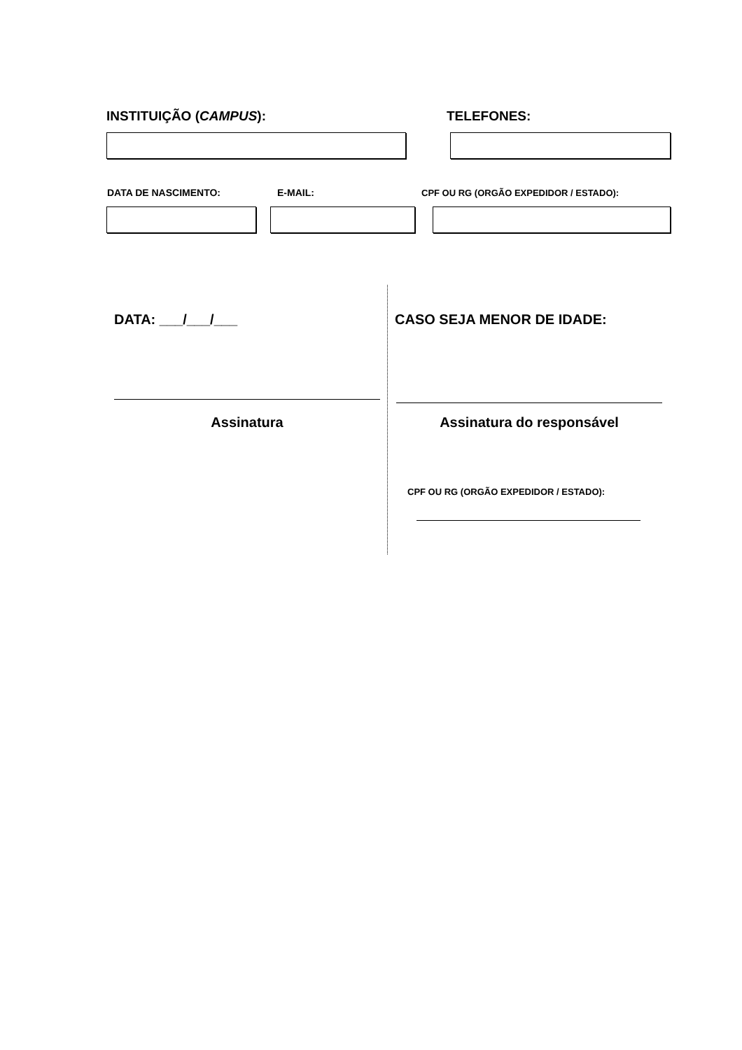INSTITUIÇÃO (CAMPUS): TELEFONES:
DATA DE NASCIMENTO: E-MAIL:
CPF OU RG (ORGÃO EXPEDIDOR / ESTADO):
DATA: ___/___/___ CASO SEJA MENOR DE IDADE:
Assinatura Assinatura do responsável
CPF OU RG (ORGÃO EXPEDIDOR / ESTADO):